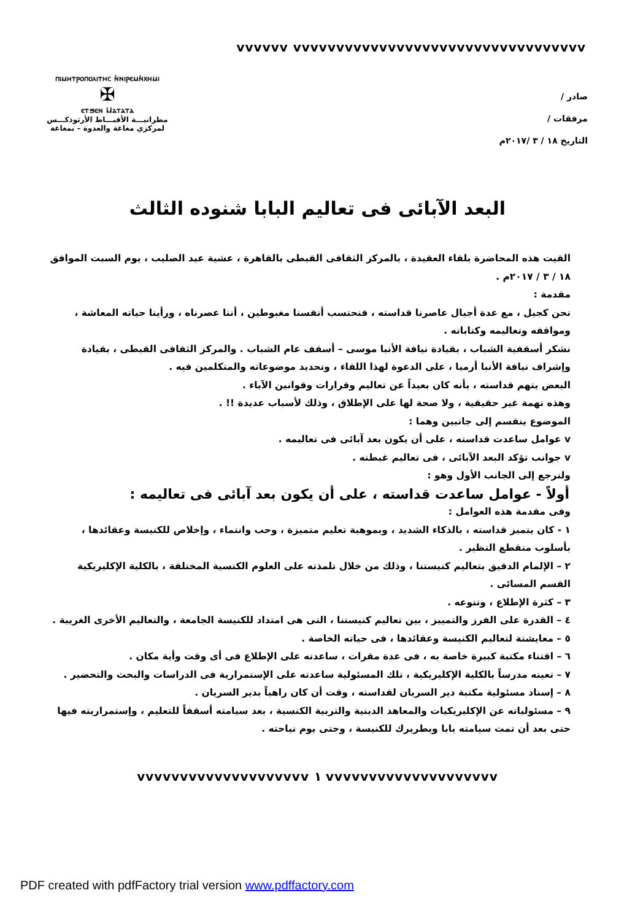vvvvvv vvvvvvvvvvvvvvvvvvvvvvvvvvvvvvvvvv
صادر /
مرفقات /
التاريخ ١٨ / ٣ /٢٠١٧م
ⲡⲓⲙⲏⲧⲣⲟⲡⲟⲗⲓⲧⲏⲥ ⲛ̀ⲛⲓⲣⲉⲙⲛ̀ⲭⲏⲙⲓ
✠
ⲉⲧϧⲉⲛ Ⲙⲁⲧⲁⲧⲁ
مطرانيـــة الأقبـــاط الأرثوذكـــس
لمركزي مغاغة والعدوة – بمغاغة
البعد الآبائى فى تعاليم البابا شنوده الثالث
القيت هذه المحاضرة بلقاء العقيدة ، بالمركز الثقافى القبطى بالقاهرة ، عشية عيد الصليب ، يوم السبت الموافق ١٨ / ٣ / ٢٠١٧م .
مقدمة :
نحن كجيل ، مع عدة أجيال عاصرنا قداسته ، فنحتسب أنفسنا مغبوطين ، أننا عصرناه ، ورأينا حياته المعاشة ، ومواقفه وتعاليمه وكتاباته .
نشكر أسقفية الشباب ، بقيادة نيافة الأنبا موسى – أسقف عام الشباب . والمركز الثقافى القبطى ، بقيادة وإشراف نيافة الأنبا أرميا ، على الدعوة لهذا اللقاء ، وتحديد موضوعاته والمتكلمين فيه .
البعض يتهم قداسته ، بأنه كان بعيداً عن تعاليم وقرارات وقوانين الآباء .
وهذه تهمة غير حقيقية ، ولا صحة لها على الإطلاق ، وذلك لأسباب عديدة !! .
الموضوع ينقسم إلى جانبين وهما :
v عوامل ساعدت قداسته ، على أن يكون بعد آبائى فى تعاليمه .
v جوانب تؤكد البعد الآبائى ، فى تعاليم غبطته .
ولنرجع إلى الجانب الأول وهو :
أولاً - عوامل ساعدت قداسته ، على أن يكون بعد آبائى فى تعاليمه :
وفى مقدمة هذه العوامل :
١ - كان يتميز قداسته ، بالذكاء الشديد ، وبموهبة تعليم متميزة ، وحب وانتماء ، وإخلاص للكنيسة وعقائدها ، بأسلوب منقطع النظير .
٢ – الإلمام الدقيق بتعاليم كنيستنا ، وذلك من خلال تلمذته على العلوم الكنسية المختلفة ، بالكلية الإكليريكية القسم المسائى .
٣ – كثرة الإطلاع ، وتنوعه .
٤ – القدرة على الفرز والتمييز ، بين تعاليم كنيستنا ، التى هى امتداد للكنيسة الجامعة ، والتعاليم الأخرى الغريبة .
٥ – معايشتة لتعاليم الكنيسة وعقائدها ، فى حياته الخاصة .
٦ – اقتناء مكتبة كبيرة خاصة به ، فى عدة مقرات ، ساعدته على الإطلاع فى أى وقت وأية مكان .
٧ – تعينه مدرساً بالكلية الإكليريكية ، تلك المسئولية ساعدته على الإستمرارية فى الدراسات والبحث والتحضير .
٨ – إسناد مسئولية مكتبة دير السريان لقداسته ، وقت أن كان راهباً بدير السريان .
٩ – مسئولياته عن الإكليريكيات والمعاهد الدينية والتربية الكنسية ، بعد سيامته أسقفاً للتعليم ، وإستمراريته فيها حتى بعد أن تمت سيامته بابا وبطريرك للكنيسة ، وحتى يوم نياحته .
vvvvvvvvvvvvvvvvvvvv ١ vvvvvvvvvvvvvvvvvvvv
PDF created with pdfFactory trial version www.pdffactory.com